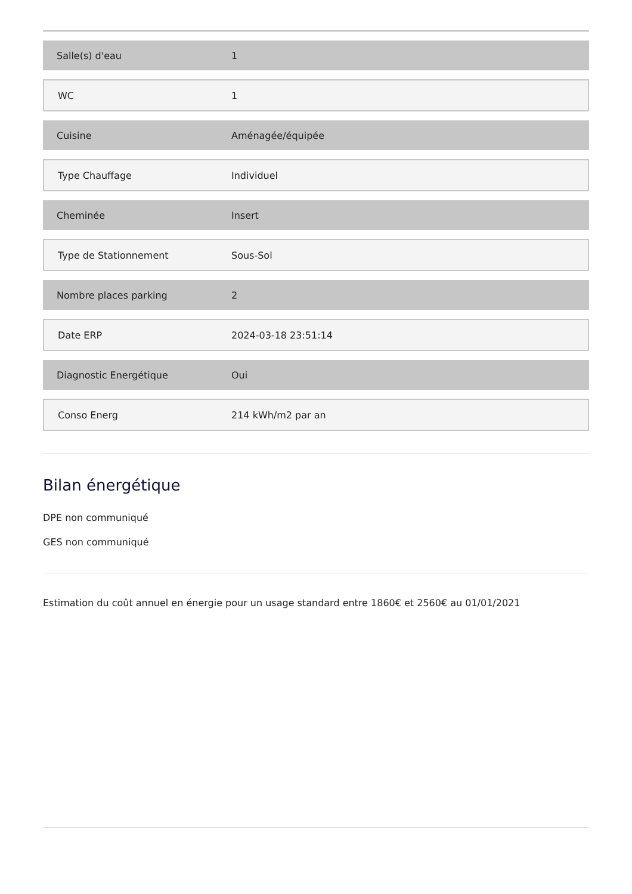| Salle(s) d'eau | 1 |
| WC | 1 |
| Cuisine | Aménagée/équipée |
| Type Chauffage | Individuel |
| Cheminée | Insert |
| Type de Stationnement | Sous-Sol |
| Nombre places parking | 2 |
| Date ERP | 2024-03-18 23:51:14 |
| Diagnostic Energétique | Oui |
| Conso Energ | 214 kWh/m2 par an |
Bilan énergétique
DPE non communiqué
GES non communiqué
Estimation du coût annuel en énergie pour un usage standard entre 1860€ et 2560€ au 01/01/2021